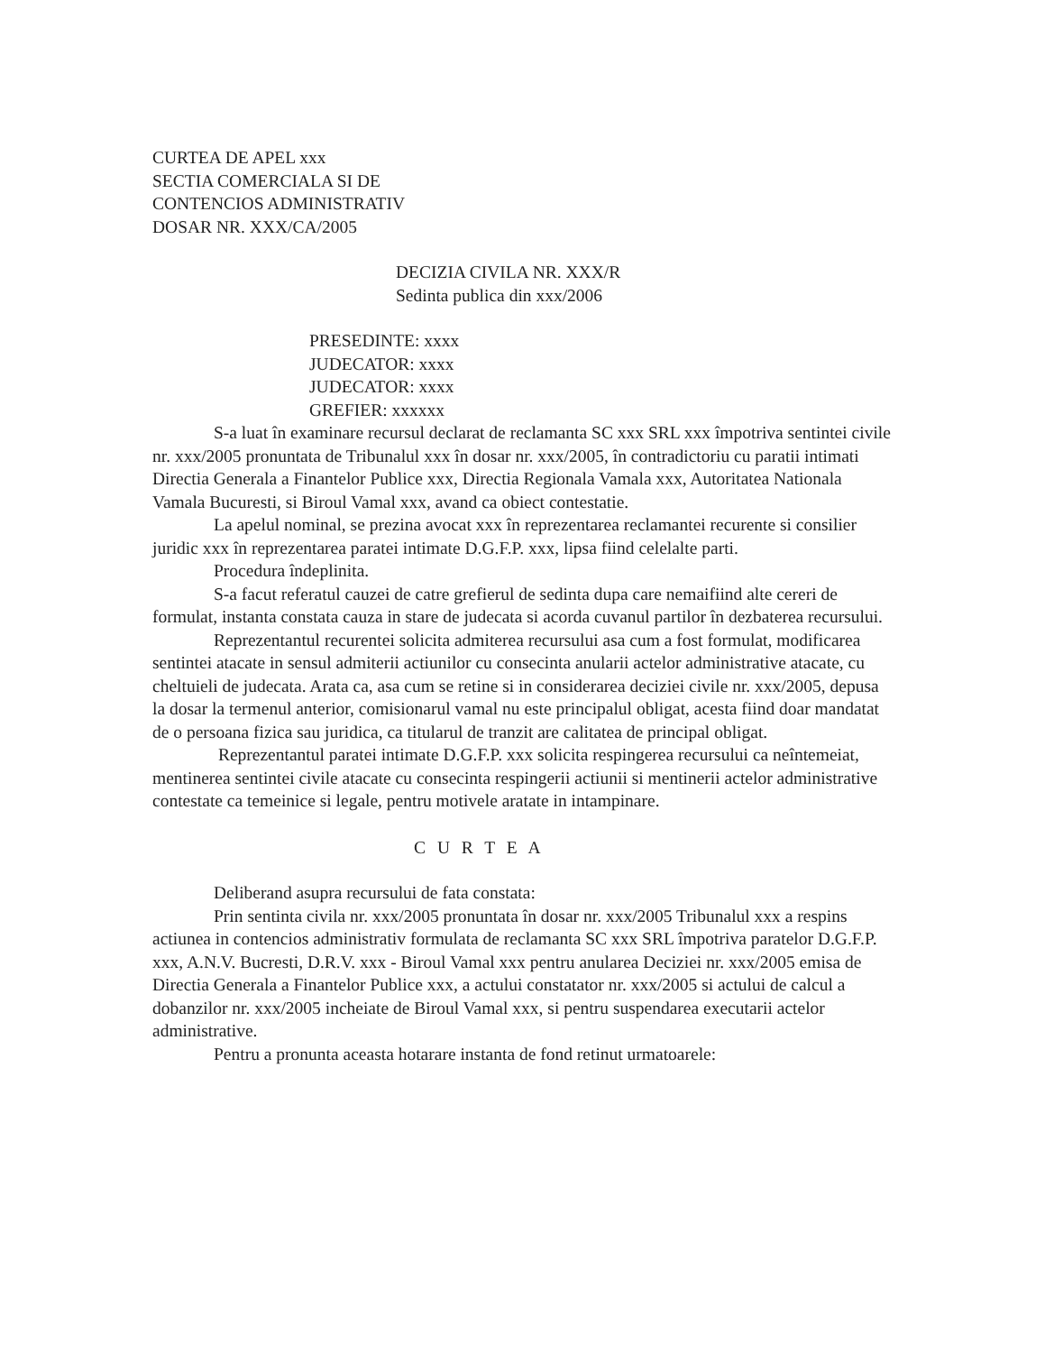CURTEA DE APEL xxx
SECTIA COMERCIALA SI DE
CONTENCIOS ADMINISTRATIV
DOSAR NR. XXX/CA/2005
DECIZIA CIVILA NR. XXX/R
Sedinta publica din xxx/2006
PRESEDINTE: xxxx
JUDECATOR: xxxx
JUDECATOR: xxxx
GREFIER: xxxxxx
S-a luat în examinare recursul declarat de reclamanta SC xxx SRL xxx împotriva sentintei civile nr. xxx/2005 pronuntata de Tribunalul xxx în dosar nr. xxx/2005, în contradictoriu cu paratii intimati Directia Generala a Finantelor Publice xxx, Directia Regionala Vamala xxx, Autoritatea Nationala Vamala Bucuresti, si Biroul Vamal xxx, avand ca obiect contestatie.
La apelul nominal, se prezina avocat xxx în reprezentarea reclamantei recurente si consilier juridic xxx în reprezentarea paratei intimate D.G.F.P. xxx, lipsa fiind celelalte parti.
Procedura îndeplinita.
S-a facut referatul cauzei de catre grefierul de sedinta dupa care nemaifiind alte cereri de formulat, instanta constata cauza in stare de judecata si acorda cuvanul partilor în dezbaterea recursului.
Reprezentantul recurentei solicita admiterea recursului asa cum a fost formulat, modificarea sentintei atacate in sensul admiterii actiunilor cu consecinta anularii actelor administrative atacate, cu cheltuieli de judecata. Arata ca, asa cum se retine si in considerarea deciziei civile nr. xxx/2005, depusa la dosar la termenul anterior, comisionarul vamal nu este principalul obligat, acesta fiind doar mandatat de o persoana fizica sau juridica, ca titularul de tranzit are calitatea de principal obligat.
Reprezentantul paratei intimate D.G.F.P. xxx solicita respingerea recursului ca neîntemeiat, mentinerea sentintei civile atacate cu consecinta respingerii actiunii si mentinerii actelor administrative contestate ca temeinice si legale, pentru motivele aratate in intampinare.
C U R T E A
Deliberand asupra recursului de fata constata:
Prin sentinta civila nr. xxx/2005 pronuntata în dosar nr. xxx/2005 Tribunalul xxx a respins actiunea in contencios administrativ formulata de reclamanta SC xxx SRL împotriva paratelor D.G.F.P. xxx, A.N.V. Bucresti, D.R.V. xxx - Biroul Vamal xxx pentru anularea Deciziei nr. xxx/2005 emisa de Directia Generala a Finantelor Publice xxx, a actului constatator nr. xxx/2005 si actului de calcul a dobanzilor nr. xxx/2005 incheiate de Biroul Vamal xxx, si pentru suspendarea executarii actelor administrative.
Pentru a pronunta aceasta hotarare instanta de fond retinut urmatoarele: